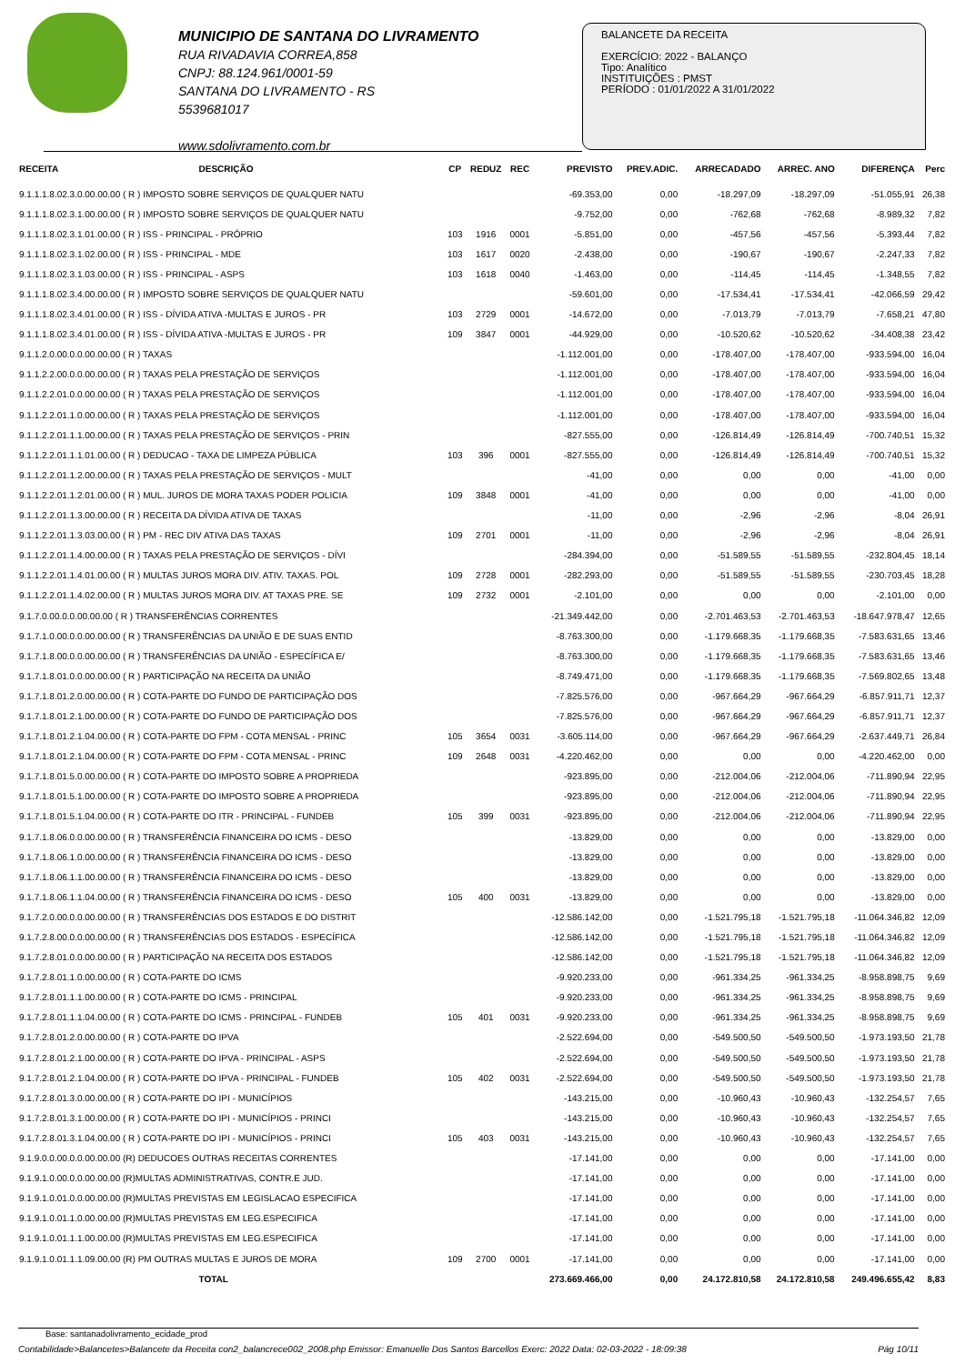MUNICIPIO DE SANTANA DO LIVRAMENTO
RUA RIVADAVIA CORREA,858
CNPJ: 88.124.961/0001-59
SANTANA DO LIVRAMENTO - RS
5539681017
www.sdolivramento.com.br
BALANCETE DA RECEITA
EXERCÍCIO: 2022 - BALANÇO
Tipo: Analítico
INSTITUIÇÕES : PMST
PERÍODO : 01/01/2022 A 31/01/2022
| RECEITA | DESCRIÇÃO | CP | REDUZ | REC | PREVISTO | PREV.ADIC. | ARRECADADO | ARREC. ANO | DIFERENÇA | Perc |
| --- | --- | --- | --- | --- | --- | --- | --- | --- | --- | --- |
| 9.1.1.1.8.02.3.0.00.00.00 ( R ) IMPOSTO SOBRE SERVIÇOS DE QUALQUER NATU | | | | | -69.353,00 | 0,00 | -18.297,09 | -18.297,09 | -51.055,91 | 26,38 |
| 9.1.1.1.8.02.3.1.00.00.00 ( R ) IMPOSTO SOBRE SERVIÇOS DE QUALQUER NATU | | | | | -9.752,00 | 0,00 | -762,68 | -762,68 | -8.989,32 | 7,82 |
| 9.1.1.1.8.02.3.1.01.00.00 ( R ) ISS - PRINCIPAL - PRÓPRIO | | 103 | 1916 | 0001 | -5.851,00 | 0,00 | -457,56 | -457,56 | -5.393,44 | 7,82 |
| 9.1.1.1.8.02.3.1.02.00.00 ( R ) ISS - PRINCIPAL - MDE | | 103 | 1617 | 0020 | -2.438,00 | 0,00 | -190,67 | -190,67 | -2.247,33 | 7,82 |
| 9.1.1.1.8.02.3.1.03.00.00 ( R ) ISS - PRINCIPAL - ASPS | | 103 | 1618 | 0040 | -1.463,00 | 0,00 | -114,45 | -114,45 | -1.348,55 | 7,82 |
| 9.1.1.1.8.02.3.4.00.00.00 ( R ) IMPOSTO SOBRE SERVIÇOS DE QUALQUER NATU | | | | | -59.601,00 | 0,00 | -17.534,41 | -17.534,41 | -42.066,59 | 29,42 |
| 9.1.1.1.8.02.3.4.01.00.00 ( R ) ISS - DÍVIDA ATIVA -MULTAS E JUROS - PR | | 103 | 2729 | 0001 | -14.672,00 | 0,00 | -7.013,79 | -7.013,79 | -7.658,21 | 47,80 |
| 9.1.1.1.8.02.3.4.01.00.00 ( R ) ISS - DÍVIDA ATIVA -MULTAS E JUROS - PR | | 109 | 3847 | 0001 | -44.929,00 | 0,00 | -10.520,62 | -10.520,62 | -34.408,38 | 23,42 |
| 9.1.1.2.0.00.0.0.00.00.00 ( R ) TAXAS | | | | | -1.112.001,00 | 0,00 | -178.407,00 | -178.407,00 | -933.594,00 | 16,04 |
| 9.1.1.2.2.00.0.0.00.00.00 ( R ) TAXAS PELA PRESTAÇÃO DE SERVIÇOS | | | | | -1.112.001,00 | 0,00 | -178.407,00 | -178.407,00 | -933.594,00 | 16,04 |
| 9.1.1.2.2.01.0.0.00.00.00 ( R ) TAXAS PELA PRESTAÇÃO DE SERVIÇOS | | | | | -1.112.001,00 | 0,00 | -178.407,00 | -178.407,00 | -933.594,00 | 16,04 |
| 9.1.1.2.2.01.1.0.00.00.00 ( R ) TAXAS PELA PRESTAÇÃO DE SERVIÇOS | | | | | -1.112.001,00 | 0,00 | -178.407,00 | -178.407,00 | -933.594,00 | 16,04 |
| 9.1.1.2.2.01.1.1.00.00.00 ( R ) TAXAS PELA PRESTAÇÃO DE SERVIÇOS - PRIN | | | | | -827.555,00 | 0,00 | -126.814,49 | -126.814,49 | -700.740,51 | 15,32 |
| 9.1.1.2.2.01.1.1.01.00.00 ( R ) DEDUCAO - TAXA DE LIMPEZA PÚBLICA | | 103 | 396 | 0001 | -827.555,00 | 0,00 | -126.814,49 | -126.814,49 | -700.740,51 | 15,32 |
| 9.1.1.2.2.01.1.2.00.00.00 ( R ) TAXAS PELA PRESTAÇÃO DE SERVIÇOS - MULT | | | | | -41,00 | 0,00 | 0,00 | 0,00 | -41,00 | 0,00 |
| 9.1.1.2.2.01.1.2.01.00.00 ( R ) MUL. JUROS DE MORA TAXAS PODER POLICIA | | 109 | 3848 | 0001 | -41,00 | 0,00 | 0,00 | 0,00 | -41,00 | 0,00 |
| 9.1.1.2.2.01.1.3.00.00.00 ( R ) RECEITA DA DÍVIDA ATIVA DE TAXAS | | | | | -11,00 | 0,00 | -2,96 | -2,96 | -8,04 | 26,91 |
| 9.1.1.2.2.01.1.3.03.00.00 ( R ) PM - REC DIV ATIVA DAS TAXAS | | 109 | 2701 | 0001 | -11,00 | 0,00 | -2,96 | -2,96 | -8,04 | 26,91 |
| 9.1.1.2.2.01.1.4.00.00.00 ( R ) TAXAS PELA PRESTAÇÃO DE SERVIÇOS - DÍVI | | | | | -284.394,00 | 0,00 | -51.589,55 | -51.589,55 | -232.804,45 | 18,14 |
| 9.1.1.2.2.01.1.4.01.00.00 ( R ) MULTAS JUROS MORA DIV. ATIV. TAXAS. POL | | 109 | 2728 | 0001 | -282.293,00 | 0,00 | -51.589,55 | -51.589,55 | -230.703,45 | 18,28 |
| 9.1.1.2.2.01.1.4.02.00.00 ( R ) MULTAS JUROS MORA DIV. AT TAXAS PRE. SE | | 109 | 2732 | 0001 | -2.101,00 | 0,00 | 0,00 | 0,00 | -2.101,00 | 0,00 |
| 9.1.7.0.00.0.0.00.00.00 ( R ) TRANSFERÊNCIAS CORRENTES | | | | | -21.349.442,00 | 0,00 | -2.701.463,53 | -2.701.463,53 | -18.647.978,47 | 12,65 |
| 9.1.7.1.0.00.0.0.00.00.00 ( R ) TRANSFERÊNCIAS DA UNIÃO E DE SUAS ENTID | | | | | -8.763.300,00 | 0,00 | -1.179.668,35 | -1.179.668,35 | -7.583.631,65 | 13,46 |
| 9.1.7.1.8.00.0.0.00.00.00 ( R ) TRANSFERÊNCIAS DA UNIÃO - ESPECÍFICA E/ | | | | | -8.763.300,00 | 0,00 | -1.179.668,35 | -1.179.668,35 | -7.583.631,65 | 13,46 |
| 9.1.7.1.8.01.0.0.00.00.00 ( R ) PARTICIPAÇÃO NA RECEITA DA UNIÃO | | | | | -8.749.471,00 | 0,00 | -1.179.668,35 | -1.179.668,35 | -7.569.802,65 | 13,48 |
| 9.1.7.1.8.01.2.0.00.00.00 ( R ) COTA-PARTE DO FUNDO DE PARTICIPAÇÃO DOS | | | | | -7.825.576,00 | 0,00 | -967.664,29 | -967.664,29 | -6.857.911,71 | 12,37 |
| 9.1.7.1.8.01.2.1.00.00.00 ( R ) COTA-PARTE DO FUNDO DE PARTICIPAÇÃO DOS | | | | | -7.825.576,00 | 0,00 | -967.664,29 | -967.664,29 | -6.857.911,71 | 12,37 |
| 9.1.7.1.8.01.2.1.04.00.00 ( R ) COTA-PARTE DO FPM - COTA MENSAL - PRINC | | 105 | 3654 | 0031 | -3.605.114,00 | 0,00 | -967.664,29 | -967.664,29 | -2.637.449,71 | 26,84 |
| 9.1.7.1.8.01.2.1.04.00.00 ( R ) COTA-PARTE DO FPM - COTA MENSAL - PRINC | | 109 | 2648 | 0031 | -4.220.462,00 | 0,00 | 0,00 | 0,00 | -4.220.462,00 | 0,00 |
| 9.1.7.1.8.01.5.0.00.00.00 ( R ) COTA-PARTE DO IMPOSTO SOBRE A PROPRIEDA | | | | | -923.895,00 | 0,00 | -212.004,06 | -212.004,06 | -711.890,94 | 22,95 |
| 9.1.7.1.8.01.5.1.00.00.00 ( R ) COTA-PARTE DO IMPOSTO SOBRE A PROPRIEDA | | | | | -923.895,00 | 0,00 | -212.004,06 | -212.004,06 | -711.890,94 | 22,95 |
| 9.1.7.1.8.01.5.1.04.00.00 ( R ) COTA-PARTE DO ITR - PRINCIPAL - FUNDEB | | 105 | 399 | 0031 | -923.895,00 | 0,00 | -212.004,06 | -212.004,06 | -711.890,94 | 22,95 |
| 9.1.7.1.8.06.0.0.00.00.00 ( R ) TRANSFERÊNCIA FINANCEIRA DO ICMS - DESO | | | | | -13.829,00 | 0,00 | 0,00 | 0,00 | -13.829,00 | 0,00 |
| 9.1.7.1.8.06.1.0.00.00.00 ( R ) TRANSFERÊNCIA FINANCEIRA DO ICMS - DESO | | | | | -13.829,00 | 0,00 | 0,00 | 0,00 | -13.829,00 | 0,00 |
| 9.1.7.1.8.06.1.1.00.00.00 ( R ) TRANSFERÊNCIA FINANCEIRA DO ICMS - DESO | | | | | -13.829,00 | 0,00 | 0,00 | 0,00 | -13.829,00 | 0,00 |
| 9.1.7.1.8.06.1.1.04.00.00 ( R ) TRANSFERÊNCIA FINANCEIRA DO ICMS - DESO | | 105 | 400 | 0031 | -13.829,00 | 0,00 | 0,00 | 0,00 | -13.829,00 | 0,00 |
| 9.1.7.2.0.00.0.0.00.00.00 ( R ) TRANSFERÊNCIAS DOS ESTADOS E DO DISTRIT | | | | | -12.586.142,00 | 0,00 | -1.521.795,18 | -1.521.795,18 | -11.064.346,82 | 12,09 |
| 9.1.7.2.8.00.0.0.00.00.00 ( R ) TRANSFERÊNCIAS DOS ESTADOS - ESPECÍFICA | | | | | -12.586.142,00 | 0,00 | -1.521.795,18 | -1.521.795,18 | -11.064.346,82 | 12,09 |
| 9.1.7.2.8.01.0.0.00.00.00 ( R ) PARTICIPAÇÃO NA RECEITA DOS ESTADOS | | | | | -12.586.142,00 | 0,00 | -1.521.795,18 | -1.521.795,18 | -11.064.346,82 | 12,09 |
| 9.1.7.2.8.01.1.0.00.00.00 ( R ) COTA-PARTE DO ICMS | | | | | -9.920.233,00 | 0,00 | -961.334,25 | -961.334,25 | -8.958.898,75 | 9,69 |
| 9.1.7.2.8.01.1.1.00.00.00 ( R ) COTA-PARTE DO ICMS - PRINCIPAL | | | | | -9.920.233,00 | 0,00 | -961.334,25 | -961.334,25 | -8.958.898,75 | 9,69 |
| 9.1.7.2.8.01.1.1.04.00.00 ( R ) COTA-PARTE DO ICMS - PRINCIPAL - FUNDEB | | 105 | 401 | 0031 | -9.920.233,00 | 0,00 | -961.334,25 | -961.334,25 | -8.958.898,75 | 9,69 |
| 9.1.7.2.8.01.2.0.00.00.00 ( R ) COTA-PARTE DO IPVA | | | | | -2.522.694,00 | 0,00 | -549.500,50 | -549.500,50 | -1.973.193,50 | 21,78 |
| 9.1.7.2.8.01.2.1.00.00.00 ( R ) COTA-PARTE DO IPVA - PRINCIPAL - ASPS | | | | | -2.522.694,00 | 0,00 | -549.500,50 | -549.500,50 | -1.973.193,50 | 21,78 |
| 9.1.7.2.8.01.2.1.04.00.00 ( R ) COTA-PARTE DO IPVA - PRINCIPAL - FUNDEB | | 105 | 402 | 0031 | -2.522.694,00 | 0,00 | -549.500,50 | -549.500,50 | -1.973.193,50 | 21,78 |
| 9.1.7.2.8.01.3.0.00.00.00 ( R ) COTA-PARTE DO IPI - MUNICÍPIOS | | | | | -143.215,00 | 0,00 | -10.960,43 | -10.960,43 | -132.254,57 | 7,65 |
| 9.1.7.2.8.01.3.1.00.00.00 ( R ) COTA-PARTE DO IPI - MUNICÍPIOS - PRINCI | | | | | -143.215,00 | 0,00 | -10.960,43 | -10.960,43 | -132.254,57 | 7,65 |
| 9.1.7.2.8.01.3.1.04.00.00 ( R ) COTA-PARTE DO IPI - MUNICÍPIOS - PRINCI | | 105 | 403 | 0031 | -143.215,00 | 0,00 | -10.960,43 | -10.960,43 | -132.254,57 | 7,65 |
| 9.1.9.0.0.00.0.0.00.00.00 (R) DEDUCOES OUTRAS RECEITAS CORRENTES | | | | | -17.141,00 | 0,00 | 0,00 | 0,00 | -17.141,00 | 0,00 |
| 9.1.9.1.0.00.0.0.00.00.00 (R)MULTAS ADMINISTRATIVAS, CONTR.E JUD. | | | | | -17.141,00 | 0,00 | 0,00 | 0,00 | -17.141,00 | 0,00 |
| 9.1.9.1.0.01.0.0.00.00.00 (R)MULTAS PREVISTAS EM LEGISLACAO ESPECIFICA | | | | | -17.141,00 | 0,00 | 0,00 | 0,00 | -17.141,00 | 0,00 |
| 9.1.9.1.0.01.1.0.00.00.00 (R)MULTAS PREVISTAS EM LEG.ESPECIFICA | | | | | -17.141,00 | 0,00 | 0,00 | 0,00 | -17.141,00 | 0,00 |
| 9.1.9.1.0.01.1.1.00.00.00 (R)MULTAS PREVISTAS EM LEG.ESPECIFICA | | | | | -17.141,00 | 0,00 | 0,00 | 0,00 | -17.141,00 | 0,00 |
| 9.1.9.1.0.01.1.1.09.00.00 (R) PM OUTRAS MULTAS E JUROS DE MORA | | 109 | 2700 | 0001 | -17.141,00 | 0,00 | 0,00 | 0,00 | -17.141,00 | 0,00 |
| | TOTAL | | | | 273.669.466,00 | 0,00 | 24.172.810,58 | 24.172.810,58 | 249.496.655,42 | 8,83 |
Base: santanadolivramento_ecidade_prod
Contabilidade>Balancetes>Balancete da Receita con2_balancrece002_2008.php Emissor: Emanuelle Dos Santos Barcellos Exerc: 2022 Data: 02-03-2022 - 18:09:38 Pág 10/11